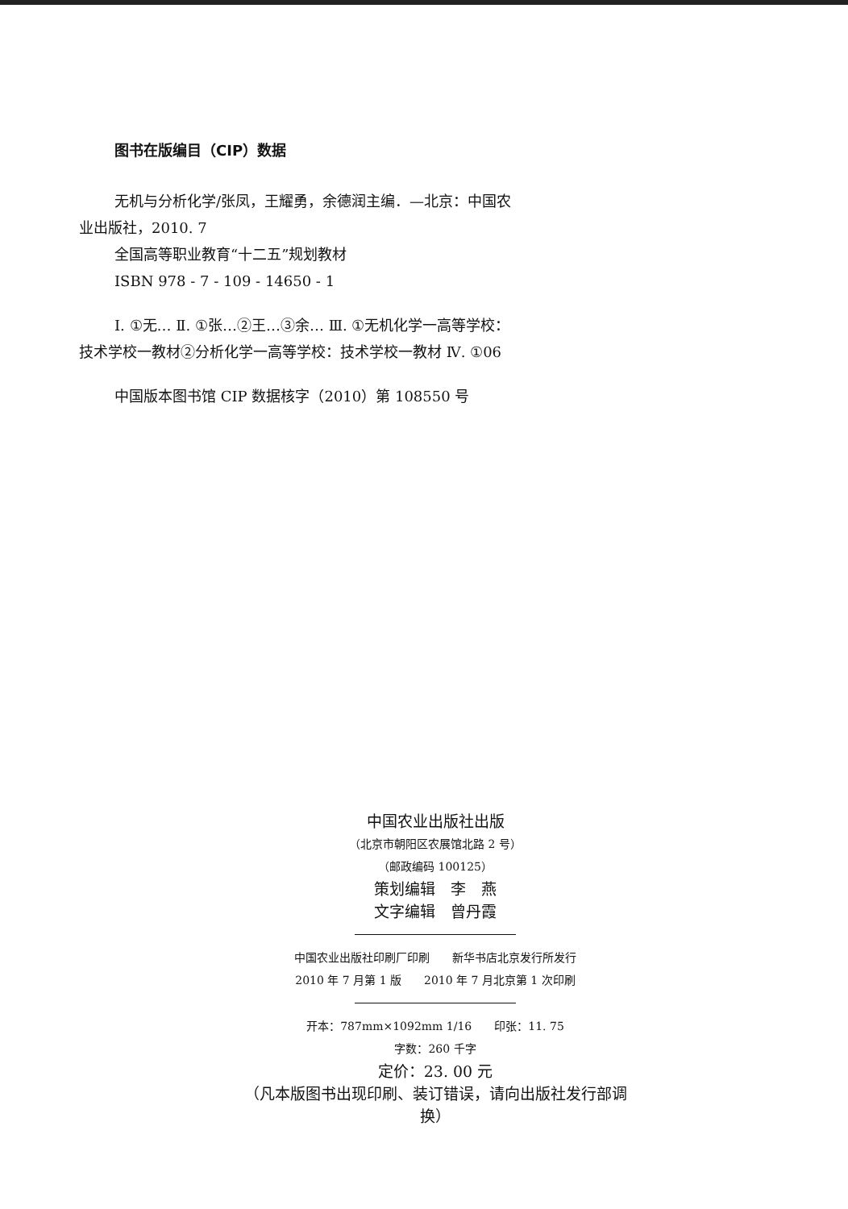图书在版编目（CIP）数据
无机与分析化学/张凤，王耀勇，余德润主编．—北京：中国农业出版社，2010. 7
全国高等职业教育“十二五”规划教材
ISBN 978 - 7 - 109 - 14650 - 1
Ⅰ. ①无… Ⅱ. ①张…②王…③余… Ⅲ. ①无机化学一高等学校：技术学校一教材②分析化学一高等学校：技术学校一教材 Ⅳ. ①06
中国版本图书馆 CIP 数据核字（2010）第 108550 号
中国农业出版社出版
（北京市朝阳区农展馆北路 2 号）
（邮政编码 100125）
策划编辑　李　燕
文字编辑　曾丹霞
中国农业出版社印刷厂印刷　　新华书店北京发行所发行
2010 年 7 月第 1 版　　2010 年 7 月北京第 1 次印刷
开本：787mm×1092mm 1/16　　印张：11. 75
字数：260 千字
定价：23. 00 元
（凡本版图书出现印刷、装订错误，请向出版社发行部调换）